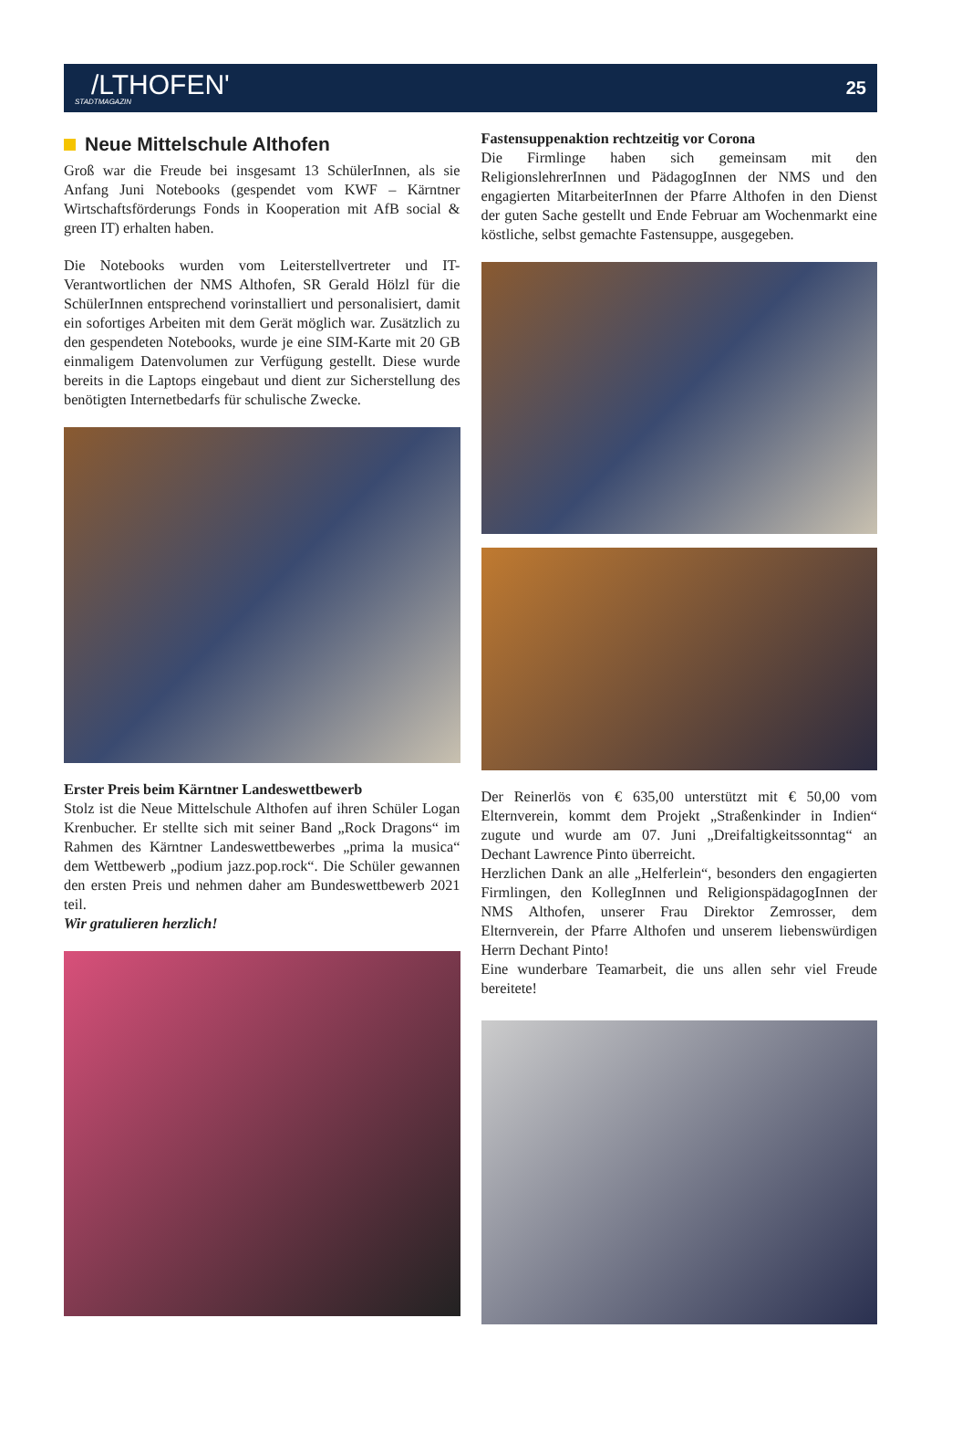/LTHOFEN'
STADTMAGAZIN
25
Neue Mittelschule Althofen
Groß war die Freude bei insgesamt 13 SchülerInnen, als sie Anfang Juni Notebooks (gespendet vom KWF – Kärntner Wirtschaftsförderungs Fonds in Kooperation mit AfB social & green IT) erhalten haben.
Die Notebooks wurden vom Leiterstellvertreter und IT-Verantwortlichen der NMS Althofen, SR Gerald Hölzl für die SchülerInnen entsprechend vorinstalliert und personalisiert, damit ein sofortiges Arbeiten mit dem Gerät möglich war. Zusätzlich zu den gespendeten Notebooks, wurde je eine SIM-Karte mit 20 GB einmaligem Datenvolumen zur Verfügung gestellt. Diese wurde bereits in die Laptops eingebaut und dient zur Sicherstellung des benötigten Internetbedarfs für schulische Zwecke.
Erster Preis beim Kärntner Landeswettbewerb
Stolz ist die Neue Mittelschule Althofen auf ihren Schüler Logan Krenbucher. Er stellte sich mit seiner Band „Rock Dragons“ im Rahmen des Kärntner Landeswettbewerbes „prima la musica“ dem Wettbewerb „podium jazz.pop.rock“. Die Schüler gewannen den ersten Preis und nehmen daher am Bundeswettbewerb 2021 teil.
Wir gratulieren herzlich!
Fastensuppenaktion rechtzeitig vor Corona
Die Firmlinge haben sich gemeinsam mit den ReligionslehrerInnen und PädagogInnen der NMS und den engagierten MitarbeiterInnen der Pfarre Althofen in den Dienst der guten Sache gestellt und Ende Februar am Wochenmarkt eine köstliche, selbst gemachte Fastensuppe, ausgegeben.
Der Reinerlös von € 635,00 unterstützt mit € 50,00 vom Elternverein, kommt dem Projekt „Straßenkinder in Indien“ zugute und wurde am 07. Juni „Dreifaltigkeitssonntag“ an Dechant Lawrence Pinto überreicht.
Herzlichen Dank an alle „Helferlein“, besonders den engagierten Firmlingen, den KollegInnen und ReligionspädagogInnen der NMS Althofen, unserer Frau Direktor Zemrosser, dem Elternverein, der Pfarre Althofen und unserem liebenswürdigen Herrn Dechant Pinto!
Eine wunderbare Teamarbeit, die uns allen sehr viel Freude bereitete!